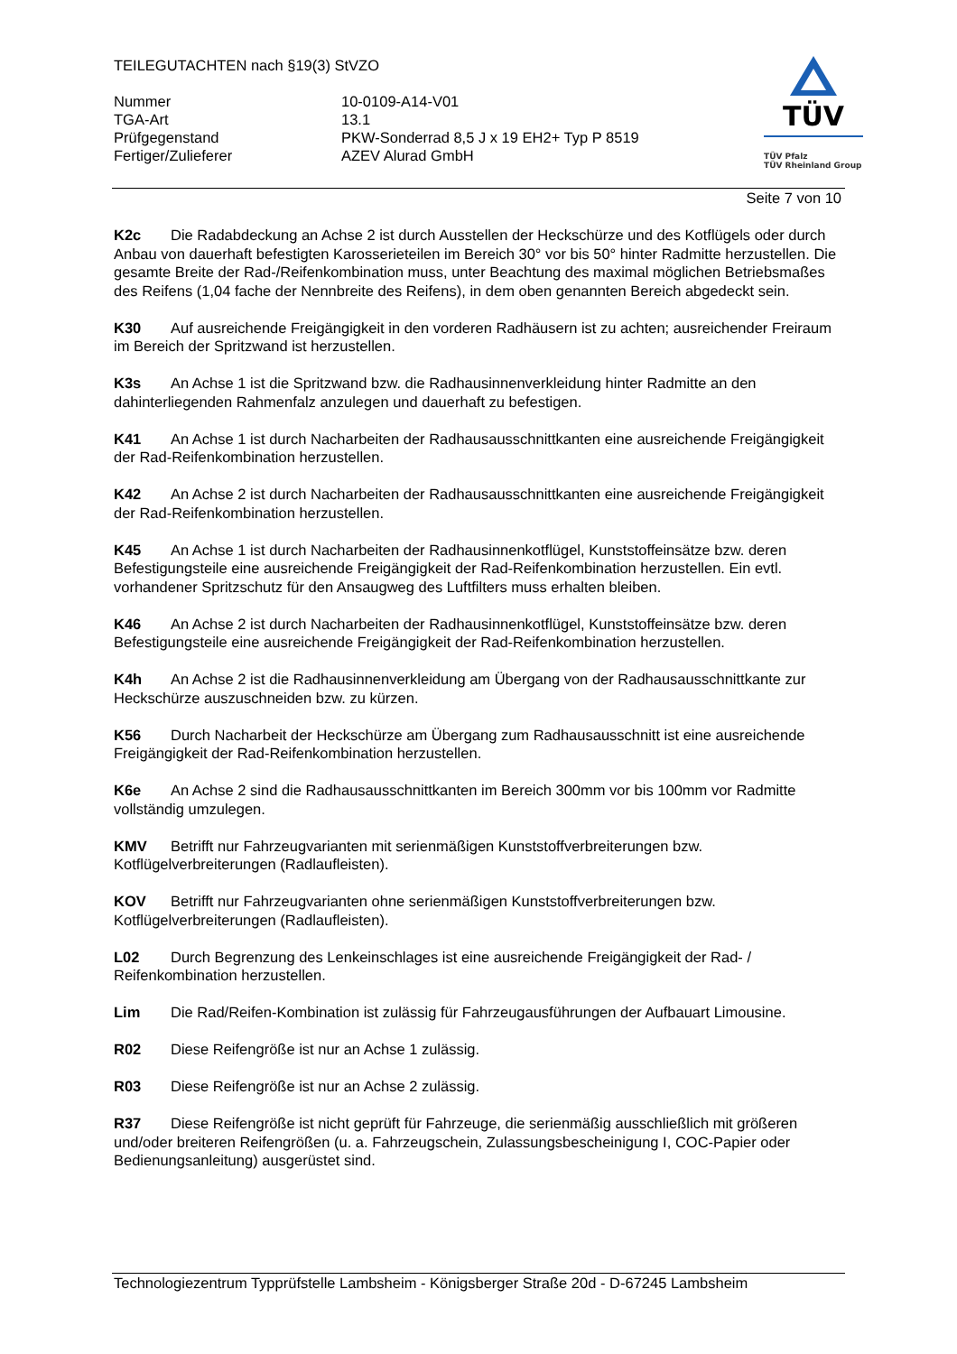TEILEGUTACHTEN nach §19(3) StVZO
Nummer
10-0109-A14-V01
TGA-Art
13.1
Prüfgegenstand
PKW-Sonderrad 8,5 J x 19 EH2+ Typ P 8519
Fertiger/Zulieferer
AZEV Alurad GmbH
TÜV
TÜV Pfalz
TÜV Rheinland Group
Seite 7 von 10
K2c Die Radabdeckung an Achse 2 ist durch Ausstellen der Heckschürze und des Kotflügels oder durch Anbau von dauerhaft befestigten Karosserieteilen im Bereich 30° vor bis 50° hinter Radmitte herzustellen. Die gesamte Breite der Rad-/Reifenkombination muss, unter Beachtung des maximal möglichen Betriebsmaßes des Reifens (1,04 fache der Nennbreite des Reifens), in dem oben genannten Bereich abgedeckt sein.
K30 Auf ausreichende Freigängigkeit in den vorderen Radhäusern ist zu achten; ausreichender Freiraum im Bereich der Spritzwand ist herzustellen.
K3s An Achse 1 ist die Spritzwand bzw. die Radhausinnenverkleidung hinter Radmitte an den dahinterliegenden Rahmenfalz anzulegen und dauerhaft zu befestigen.
K41 An Achse 1 ist durch Nacharbeiten der Radhausausschnittkanten eine ausreichende Freigängigkeit der Rad-Reifenkombination herzustellen.
K42 An Achse 2 ist durch Nacharbeiten der Radhausausschnittkanten eine ausreichende Freigängigkeit der Rad-Reifenkombination herzustellen.
K45 An Achse 1 ist durch Nacharbeiten der Radhausinnenkotflügel, Kunststoffeinsätze bzw. deren Befestigungsteile eine ausreichende Freigängigkeit der Rad-Reifenkombination herzustellen. Ein evtl. vorhandener Spritzschutz für den Ansaugweg des Luftfilters muss erhalten bleiben.
K46 An Achse 2 ist durch Nacharbeiten der Radhausinnenkotflügel, Kunststoffeinsätze bzw. deren Befestigungsteile eine ausreichende Freigängigkeit der Rad-Reifenkombination herzustellen.
K4h An Achse 2 ist die Radhausinnenverkleidung am Übergang von der Radhausausschnittkante zur Heckschürze auszuschneiden bzw. zu kürzen.
K56 Durch Nacharbeit der Heckschürze am Übergang zum Radhausausschnitt ist eine ausreichende Freigängigkeit der Rad-Reifenkombination herzustellen.
K6e An Achse 2 sind die Radhausausschnittkanten im Bereich 300mm vor bis 100mm vor Radmitte vollständig umzulegen.
KMV Betrifft nur Fahrzeugvarianten mit serienmäßigen Kunststoffverbreiterungen bzw. Kotflügelverbreiterungen (Radlaufleisten).
KOV Betrifft nur Fahrzeugvarianten ohne serienmäßigen Kunststoffverbreiterungen bzw. Kotflügelverbreiterungen (Radlaufleisten).
L02 Durch Begrenzung des Lenkeinschlages ist eine ausreichende Freigängigkeit der Rad- / Reifenkombination herzustellen.
Lim Die Rad/Reifen-Kombination ist zulässig für Fahrzeugausführungen der Aufbauart Limousine.
R02 Diese Reifengröße ist nur an Achse 1 zulässig.
R03 Diese Reifengröße ist nur an Achse 2 zulässig.
R37 Diese Reifengröße ist nicht geprüft für Fahrzeuge, die serienmäßig ausschließlich mit größeren und/oder breiteren Reifengrößen (u. a. Fahrzeugschein, Zulassungsbescheinigung I, COC-Papier oder Bedienungsanleitung) ausgerüstet sind.
Technologiezentrum Typprüfstelle Lambsheim - Königsberger Straße 20d - D-67245 Lambsheim